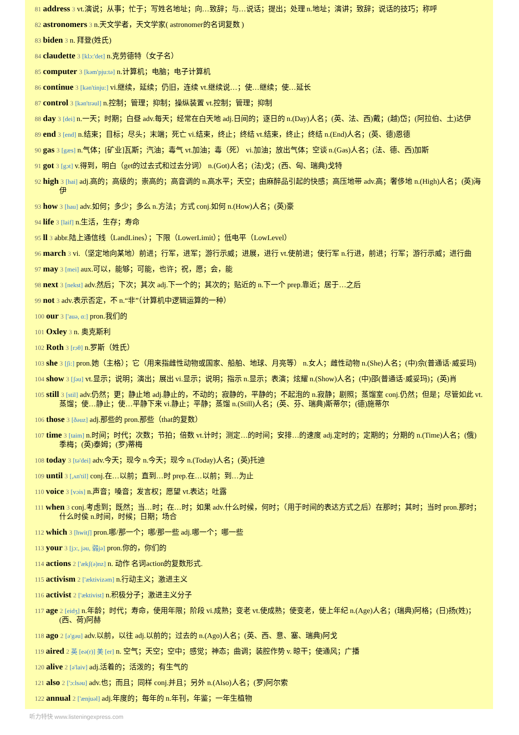81 address 3 vt.演说；从事；忙于；写姓名地址；向…致辞；与…说话；提出；处理 n.地址；演讲；致辞；说话的技巧；称呼
82 astronomers 3 n.天文学者，天文学家( astronomer的名词复数 )
83 biden 3 n. 拜登(姓氏)
84 claudette 3 [klɔ:'det] n.克劳德特（女子名）
85 computer 3 [kəm'pju:tə] n.计算机；电脑；电子计算机
86 continue 3 [kən'tinju:] vi.继续，延续；仍旧，连续 vt.继续说…；使…继续；使…延长
87 control 3 [kən'trəul] n.控制；管理；抑制；操纵装置 vt.控制；管理；抑制
88 day 3 [dei] n.一天；时期；白昼 adv.每天；经常在白天地 adj.日间的；逐日的 n.(Day)人名；(英、法、西)戴；(越)岱；(阿拉伯、土)达伊
89 end 3 [end] n.结束；目标；尽头；末端；死亡 vi.结束，终止；终结 vt.结束，终止；终结 n.(End)人名；(英、德)恩德
90 gas 3 [gæs] n.气体；[矿业]瓦斯；汽油；毒气 vt.加油；毒（死） vi.加油；放出气体；空谈 n.(Gas)人名；(法、德、西)加斯
91 got 3 [gɔt] v.得到，明白（get的过去式和过去分词） n.(Got)人名；(法)戈；(西、匈、瑞典)戈特
92 high 3 [hai] adj.高的；高级的；崇高的；高音调的 n.高水平；天空；由麻醉品引起的快感；高压地带 adv.高；奢侈地 n.(High)人名；(英)海伊
93 how 3 [hau] adv.如何；多少；多么 n.方法；方式 conj.如何 n.(How)人名；(英)豪
94 life 3 [laif] n.生活，生存；寿命
95 ll 3 abbr.陆上通信线（LandLines）；下限（LowerLimit）；低电平（LowLevel）
96 march 3 vi.（坚定地向某地）前进；行军，进军；游行示威；进展，进行 vt.使前进；使行军 n.行进，前进；行军；游行示威；进行曲
97 may 3 [mei] aux.可以，能够；可能，也许；祝，愿；会，能
98 next 3 [nekst] adv.然后；下次；其次 adj.下一个的；其次的；贴近的 n.下一个 prep.靠近；居于…之后
99 not 3 adv.表示否定，不 n.“非”（计算机中逻辑运算的一种）
100 our 3 ['auə, ɑ:] pron.我们的
101 Oxley 3 n. 奥克斯利
102 Roth 3 [rɔθ] n.罗斯（姓氏）
103 she 3 [ʃi:] pron.她（主格）；它（用来指雌性动物或国家、船舶、地球、月亮等） n.女人；雌性动物 n.(She)人名；(中)佘(普通话·威妥玛)
104 show 3 [ʃəu] vt.显示；说明；演出；展出 vi.显示；说明；指示 n.显示；表演；炫耀 n.(Show)人名；(中)邵(普通话·威妥玛)；(英)肖
105 still 3 [stil] adv.仍然；更；静止地 adj.静止的，不动的；寂静的，平静的；不起泡的 n.寂静；剧照；蒸馏室 conj.仍然；但是；尽管如此 vt.蒸馏；使…静止；使…平静下来 vi.静止；平静；蒸馏 n.(Still)人名；(英、芬、瑞典)斯蒂尔；(德)施蒂尔
106 those 3 [ðəuz] adj.那些的 pron.那些（that的复数）
107 time 3 [taim] n.时间；时代；次数；节拍；倍数 vt.计时；测定…的时间；安排…的速度 adj.定时的；定期的；分期的 n.(Time)人名；(俄)季梅；(英)泰姆；(罗)蒂梅
108 today 3 [tə'dei] adv.今天；现今 n.今天；现今 n.(Today)人名；(英)托迪
109 until 3 [,ʌn'til] conj.在…以前；直到…时 prep.在…以前；到…为止
110 voice 3 [vɔis] n.声音；嗓音；发言权；愿望 vt.表达；吐露
111 when 3 conj.考虑到；既然；当…时；在…时；如果 adv.什么时候，何时；（用于时间的表达方式之后）在那时；其时；当时 pron.那时；什么时侯 n.时间，时候；日期；场合
112 which 3 [hwitʃ] pron.哪/那一个；哪/那一些 adj.哪一个；哪一些
113 your 3 [jɔ:, jəu, 弱jə] pron.你的，你们的
114 actions 2 ['ækʃ(ə)nz] n. 动作 名词action的复数形式.
115 activism 2 ['æktivizəm] n.行动主义；激进主义
116 activist 2 ['æktivist] n.积极分子；激进主义分子
117 age 2 [eidʒ] n.年龄；时代；寿命，使用年限；阶段 vi.成熟；变老 vt.使成熟；使变老，使上年纪 n.(Age)人名；(瑞典)阿格；(日)扬(姓)；(西、荷)阿赫
118 ago 2 [ə'gəu] adv.以前，以往 adj.以前的；过去的 n.(Ago)人名；(英、西、意、塞、瑞典)阿戈
119 aired 2 英 [eə(r)] 美 [er] n. 空气；天空；空中；感觉；神态；曲调；装腔作势 v. 晾干；使通风；广播
120 alive 2 [ə'laiv] adj.活着的；活泼的；有生气的
121 also 2 ['ɔ:lsəu] adv.也；而且；同样 conj.并且；另外 n.(Also)人名；(罗)阿尔索
122 annual 2 ['ænjuəl] adj.年度的；每年的 n.年刊，年鉴；一年生植物
听力特快 www.listeningexpress.com